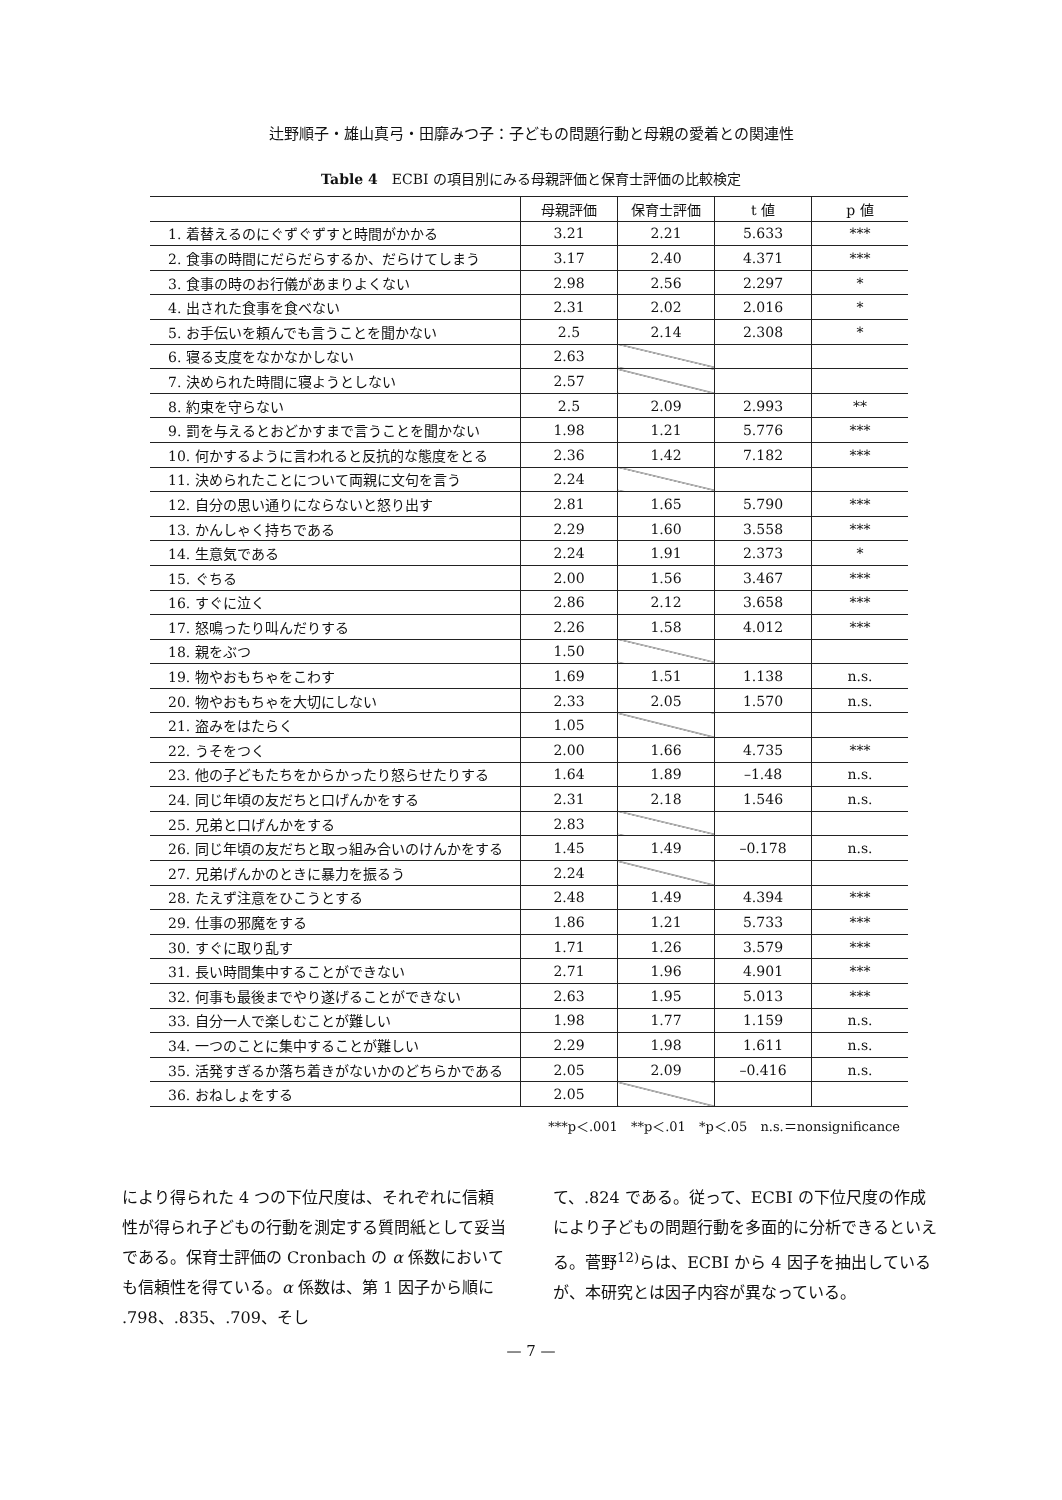辻野順子・雄山真弓・田靡みつ子：子どもの問題行動と母親の愛着との関連性
Table 4　ECBI の項目別にみる母親評価と保育士評価の比較検定
| | 母親評価 | 保育士評価 | t 値 | p 値 |
| --- | --- | --- | --- | --- |
| 1. 着替えるのにぐずぐずすと時間がかかる | 3.21 | 2.21 | 5.633 | *** |
| 2. 食事の時間にだらだらするか、だらけてしまう | 3.17 | 2.40 | 4.371 | *** |
| 3. 食事の時のお行儀があまりよくない | 2.98 | 2.56 | 2.297 | * |
| 4. 出された食事を食べない | 2.31 | 2.02 | 2.016 | * |
| 5. お手伝いを頼んでも言うことを聞かない | 2.5 | 2.14 | 2.308 | * |
| 6. 寝る支度をなかなかしない | 2.63 | | | |
| 7. 決められた時間に寝ようとしない | 2.57 | | | |
| 8. 約束を守らない | 2.5 | 2.09 | 2.993 | ** |
| 9. 罰を与えるとおどかすまで言うことを聞かない | 1.98 | 1.21 | 5.776 | *** |
| 10. 何かするように言われると反抗的な態度をとる | 2.36 | 1.42 | 7.182 | *** |
| 11. 決められたことについて両親に文句を言う | 2.24 | | | |
| 12. 自分の思い通りにならないと怒り出す | 2.81 | 1.65 | 5.790 | *** |
| 13. かんしゃく持ちである | 2.29 | 1.60 | 3.558 | *** |
| 14. 生意気である | 2.24 | 1.91 | 2.373 | * |
| 15. ぐちる | 2.00 | 1.56 | 3.467 | *** |
| 16. すぐに泣く | 2.86 | 2.12 | 3.658 | *** |
| 17. 怒鳴ったり叫んだりする | 2.26 | 1.58 | 4.012 | *** |
| 18. 親をぶつ | 1.50 | | | |
| 19. 物やおもちゃをこわす | 1.69 | 1.51 | 1.138 | n.s. |
| 20. 物やおもちゃを大切にしない | 2.33 | 2.05 | 1.570 | n.s. |
| 21. 盗みをはたらく | 1.05 | | | |
| 22. うそをつく | 2.00 | 1.66 | 4.735 | *** |
| 23. 他の子どもたちをからかったり怒らせたりする | 1.64 | 1.89 | –1.48 | n.s. |
| 24. 同じ年頃の友だちと口げんかをする | 2.31 | 2.18 | 1.546 | n.s. |
| 25. 兄弟と口げんかをする | 2.83 | | | |
| 26. 同じ年頃の友だちと取っ組み合いのけんかをする | 1.45 | 1.49 | –0.178 | n.s. |
| 27. 兄弟げんかのときに暴力を振るう | 2.24 | | | |
| 28. たえず注意をひこうとする | 2.48 | 1.49 | 4.394 | *** |
| 29. 仕事の邪魔をする | 1.86 | 1.21 | 5.733 | *** |
| 30. すぐに取り乱す | 1.71 | 1.26 | 3.579 | *** |
| 31. 長い時間集中することができない | 2.71 | 1.96 | 4.901 | *** |
| 32. 何事も最後までやり遂げることができない | 2.63 | 1.95 | 5.013 | *** |
| 33. 自分一人で楽しむことが難しい | 1.98 | 1.77 | 1.159 | n.s. |
| 34. 一つのことに集中することが難しい | 2.29 | 1.98 | 1.611 | n.s. |
| 35. 活発すぎるか落ち着きがないかのどちらかである | 2.05 | 2.09 | –0.416 | n.s. |
| 36. おねしょをする | 2.05 | | | |
***p＜.001　**p＜.01　*p＜.05　n.s.＝nonsignificance
により得られた 4 つの下位尺度は、それぞれに信頼性が得られ子どもの行動を測定する質問紙として妥当である。保育士評価の Cronbach の α 係数においても信頼性を得ている。α 係数は、第 1 因子から順に .798、.835、.709、そし
て、.824 である。従って、ECBI の下位尺度の作成により子どもの問題行動を多面的に分析できるといえる。菅野<sup>12)</sup>らは、ECBI から 4 因子を抽出しているが、本研究とは因子内容が異なっている。
— 7 —